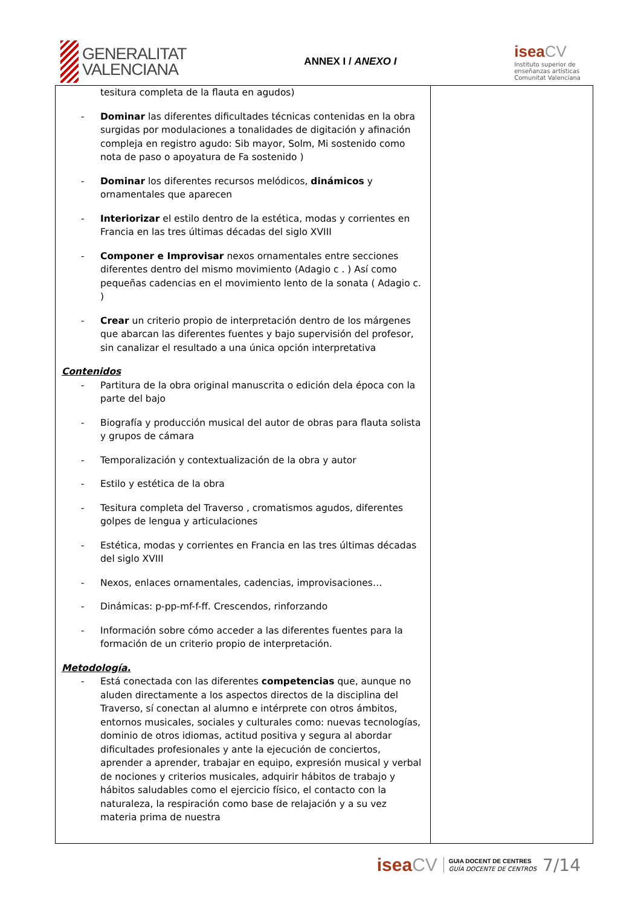GENERALITAT
VALENCIANA
ANNEX I / ANEXO I
isea CV
Instituto superior de
enseñanzas artísticas
Comunitat Valenciana
| tesitura completa de la flauta en agudos) - Dominar las diferentes dificultades técnicas contenidas en la obra surgidas por modulaciones a tonalidades de digitación y afinación compleja en registro agudo: Sib mayor, Solm, Mi sostenido como nota de paso o apoyatura de Fa sostenido ) - Dominar los diferentes recursos melódicos, dinámicos y ornamentales que aparecen - Interiorizar el estilo dentro de la estética, modas y corrientes en Francia en las tres últimas décadas del siglo XVIII - Componer e Improvisar nexos ornamentales entre secciones diferentes dentro del mismo movimiento (Adagio c . ) Así como pequeñas cadencias en el movimiento lento de la sonata ( Adagio c. ) - Crear un criterio propio de interpretación dentro de los márgenes que abarcan las diferentes fuentes y bajo supervisión del profesor, sin canalizar el resultado a una única opción interpretativa Contenidos - Partitura de la obra original manuscrita o edición dela época con la parte del bajo - Biografía y producción musical del autor de obras para flauta solista y grupos de cámara - Temporalización y contextualización de la obra y autor - Estilo y estética de la obra - Tesitura completa del Traverso , cromatismos agudos, diferentes golpes de lengua y articulaciones - Estética, modas y corrientes en Francia en las tres últimas décadas del siglo XVIII - Nexos, enlaces ornamentales, cadencias, improvisaciones… - Dinámicas: p-pp-mf-f-ff. Crescendos, rinforzando - Información sobre cómo acceder a las diferentes fuentes para la formación de un criterio propio de interpretación. Metodología. - Está conectada con las diferentes competencias que, aunque no aluden directamente a los aspectos directos de la disciplina del Traverso, sí conectan al alumno e intérprete con otros ámbitos, entornos musicales, sociales y culturales como: nuevas tecnologías, dominio de otros idiomas, actitud positiva y segura al abordar dificultades profesionales y ante la ejecución de conciertos, aprender a aprender, trabajar en equipo, expresión musical y verbal de nociones y criterios musicales, adquirir hábitos de trabajo y hábitos saludables como el ejercicio físico, el contacto con la naturaleza, la respiración como base de relajación y a su vez materia prima de nuestra | |
isea CV
GUIA DOCENT DE CENTRES
GUÍA DOCENTE DE CENTROS
7/14